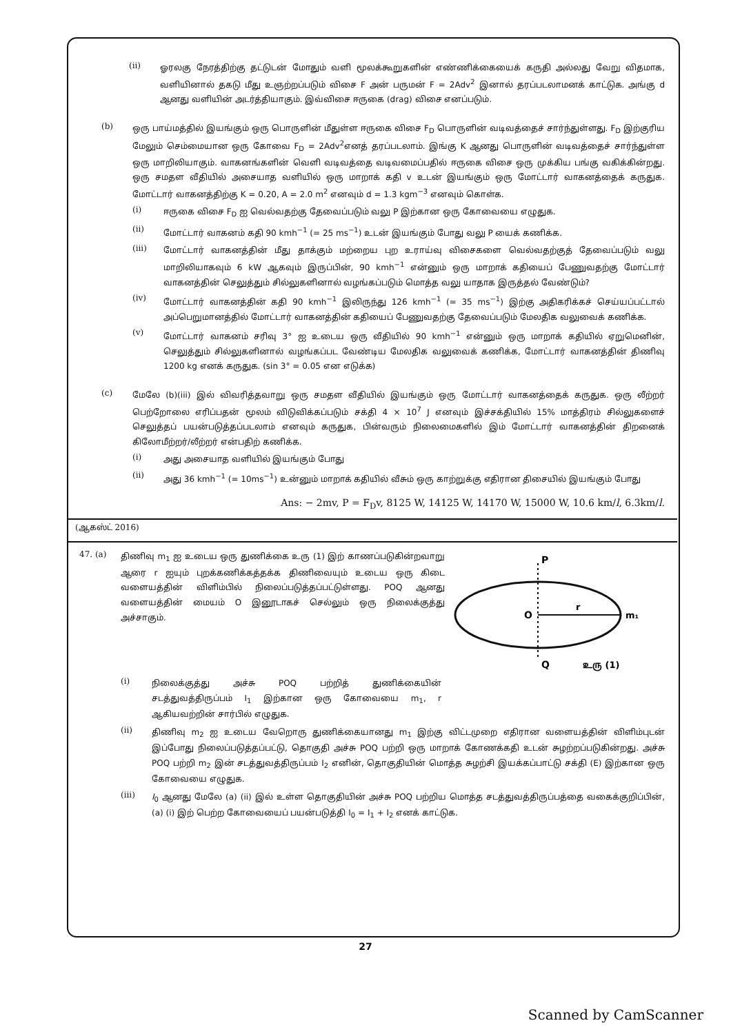(ii)
ஓரலகு நேரத்திற்கு தட்டுடன் மோதும் வளி மூலக்கூறுகளின் எண்ணிக்கையைக் கருதி அல்லது வேறு விதமாக, வளியினால் தகடு மீது உஞற்றப்படும் விசை F அன் பருமன் F = 2Adv<sup>2</sup> இனால் தரப்படலாமனக் காட்டுக. அங்கு d ஆனது வளியின் அடர்த்தியாகும். இவ்விசை ஈருகை (drag) விசை எனப்படும்.
(b)
ஒரு பாய்மத்தில் இயங்கும் ஒரு பொருளின் மீதுள்ள ஈருகை விசை F<sub>D</sub> பொருளின் வடிவத்தைச் சார்ந்துள்ளது. F<sub>D</sub> இற்குரிய மேலும் செம்மையான ஒரு கோவை F<sub>D</sub> = 2Adv<sup>2</sup>எனத் தரப்படலாம். இங்கு K ஆனது பொருளின் வடிவத்தைச் சார்ந்துள்ள ஒரு மாறிலியாகும். வாகனங்களின் வெளி வடிவத்தை வடிவமைப்பதில் ஈருகை விசை ஒரு முக்கிய பங்கு வகிக்கின்றது. ஒரு சமதள வீதியில் அசையாத வளியில் ஒரு மாறாக் கதி v உடன் இயங்கும் ஒரு மோட்டார் வாகனத்தைக் கருதுக. மோட்டார் வாகனத்திற்கு K = 0.20, A = 2.0 m<sup>2</sup> எனவும் d = 1.3 kgm<sup>−3</sup> எனவும் கொள்க.
(i)
ஈருகை விசை F<sub>D</sub> ஐ வெல்வதற்கு தேவைப்படும் வலு P இற்கான ஒரு கோவையை எழுதுக.
(ii)
மோட்டார் வாகனம் கதி 90 kmh<sup>−1</sup> (= 25 ms<sup>−1</sup>) உடன் இயங்கும் போது வலு P யைக் கணிக்க.
(iii)
மோட்டார் வாகனத்தின் மீது தாக்கும் மற்றைய புற உராய்வு விசைகளை வெல்வதற்குத் தேவைப்படும் வலு மாறிலியாகவும் 6 kW ஆகவும் இருப்பின், 90 kmh<sup>−1</sup> என்னும் ஒரு மாறாக் கதியைப் பேணுவதற்கு மோட்டார் வாகனத்தின் செலுத்தும் சில்லுகளினால் வழங்கப்படும் மொத்த வலு யாதாக இருத்தல் வேண்டும்?
(iv)
மோட்டார் வாகனத்தின் கதி 90 kmh<sup>−1</sup> இலிருந்து 126 kmh<sup>−1</sup> (= 35 ms<sup>−1</sup>) இற்கு அதிகரிக்கச் செய்யப்பட்டால் அப்பெறுமானத்தில் மோட்டார் வாகனத்தின் கதியைப் பேணுவதற்கு தேவைப்படும் மேலதிக வலுவைக் கணிக்க.
(v)
மோட்டார் வாகனம் சரிவு 3° ஐ உடைய ஒரு வீதியில் 90 kmh<sup>−1</sup> என்னும் ஒரு மாறாக் கதியில் ஏறுமெனின், செலுத்தும் சில்லுகளினால் வழங்கப்பட வேண்டிய மேலதிக வலுவைக் கணிக்க, மோட்டார் வாகனத்தின் திணிவு 1200 kg எனக் கருதுக. (sin 3° = 0.05 என எடுக்க)
(c)
மேலே (b)(iii) இல் விவரித்தவாறு ஒரு சமதள வீதியில் இயங்கும் ஒரு மோட்டார் வாகனத்தைக் கருதுக. ஒரு லீற்றர் பெற்றோலை எரிப்பதன் மூலம் விடுவிக்கப்படும் சக்தி 4 × 10<sup>7</sup> J எனவும் இச்சக்தியில் 15% மாத்திரம் சில்லுகளைச் செலுத்தப் பயன்படுத்தப்படலாம் எனவும் கருதுக, பின்வரும் நிலைமைகளில் இம் மோட்டார் வாகனத்தின் திறனைக் கிலோமீற்றர்/லீற்றர் என்பதிற் கணிக்க.
(i)
அது அசையாத வளியில் இயங்கும் போது
(ii)
அது 36 kmh<sup>−1</sup> (= 10ms<sup>−1</sup>) உன்னும் மாறாக் கதியில் வீசும் ஒரு காற்றுக்கு எதிரான திசையில் இயங்கும் போது
Ans: − 2mv, P = F<sub>D</sub>v, 8125 W, 14125 W, 14170 W, 15000 W, 10.6 km/l, 6.3km/l.
(ஆகஸ்ட் 2016)
47. (a)
திணிவு m<sub>1</sub> ஐ உடைய ஒரு துணிக்கை உரு (1) இற் காணப்படுகின்றவாறு ஆரை r ஐயும் புறக்கணிக்கத்தக்க திணிவையும் உடைய ஒரு கிடை வளையத்தின் விளிம்பில் நிலைப்படுத்தப்பட்டுள்ளது. POQ ஆனது வளையத்தின் மையம் O இனூடாகச் செல்லும் ஒரு நிலைக்குத்து அச்சாகும்.
P
O
r
m₁
Q
உரு (1)
(i)
நிலைக்குத்து அச்சு POQ பற்றித் துணிக்கையின் சடத்துவத்திருப்பம் I<sub>1</sub> இற்கான ஒரு கோவையை m<sub>1</sub>, r ஆகியவற்றின் சார்பில் எழுதுக.
(ii)
திணிவு m<sub>2</sub> ஐ உடைய வேறொரு துணிக்கையானது m<sub>1</sub> இற்கு விட்டமுறை எதிரான வளையத்தின் விளிம்புடன் இப்போது நிலைப்படுத்தப்பட்டு, தொகுதி அச்சு POQ பற்றி ஒரு மாறாக் கோணக்கதி உடன் சுழற்றப்படுகின்றது. அச்சு POQ பற்றி m<sub>2</sub> இன் சடத்துவத்திருப்பம் I<sub>2</sub> எனின், தொகுதியின் மொத்த சுழற்சி இயக்கப்பாட்டு சக்தி (E) இற்கான ஒரு கோவையை எழுதுக.
(iii)
I<sub>0</sub> ஆனது மேலே (a) (ii) இல் உள்ள தொகுதியின் அச்சு POQ பற்றிய மொத்த சடத்துவத்திருப்பத்தை வகைக்குறிப்பின், (a) (i) இற் பெற்ற கோவையைப் பயன்படுத்தி I<sub>0</sub> = I<sub>1</sub> + I<sub>2</sub> எனக் காட்டுக.
27
Scanned by CamScanner